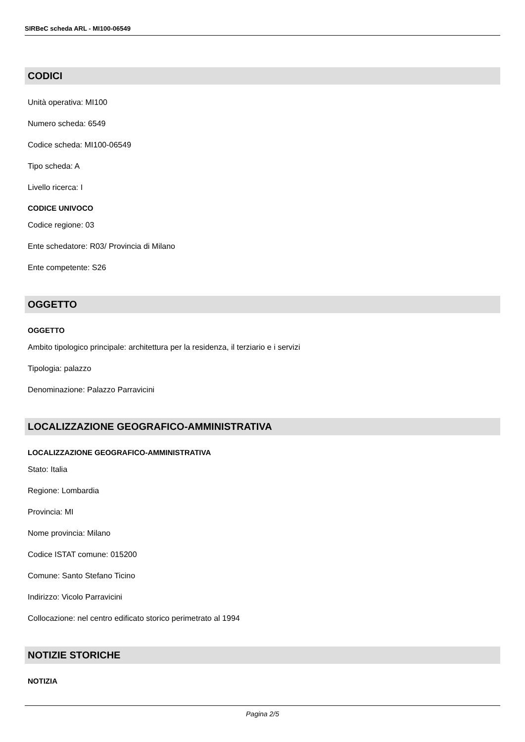SIRBeC scheda ARL - MI100-06549
CODICI
Unità operativa: MI100
Numero scheda: 6549
Codice scheda: MI100-06549
Tipo scheda: A
Livello ricerca: I
CODICE UNIVOCO
Codice regione: 03
Ente schedatore: R03/ Provincia di Milano
Ente competente: S26
OGGETTO
OGGETTO
Ambito tipologico principale: architettura per la residenza, il terziario e i servizi
Tipologia: palazzo
Denominazione: Palazzo Parravicini
LOCALIZZAZIONE GEOGRAFICO-AMMINISTRATIVA
LOCALIZZAZIONE GEOGRAFICO-AMMINISTRATIVA
Stato: Italia
Regione: Lombardia
Provincia: MI
Nome provincia: Milano
Codice ISTAT comune: 015200
Comune: Santo Stefano Ticino
Indirizzo: Vicolo Parravicini
Collocazione: nel centro edificato storico perimetrato al 1994
NOTIZIE STORICHE
NOTIZIA
Pagina 2/5